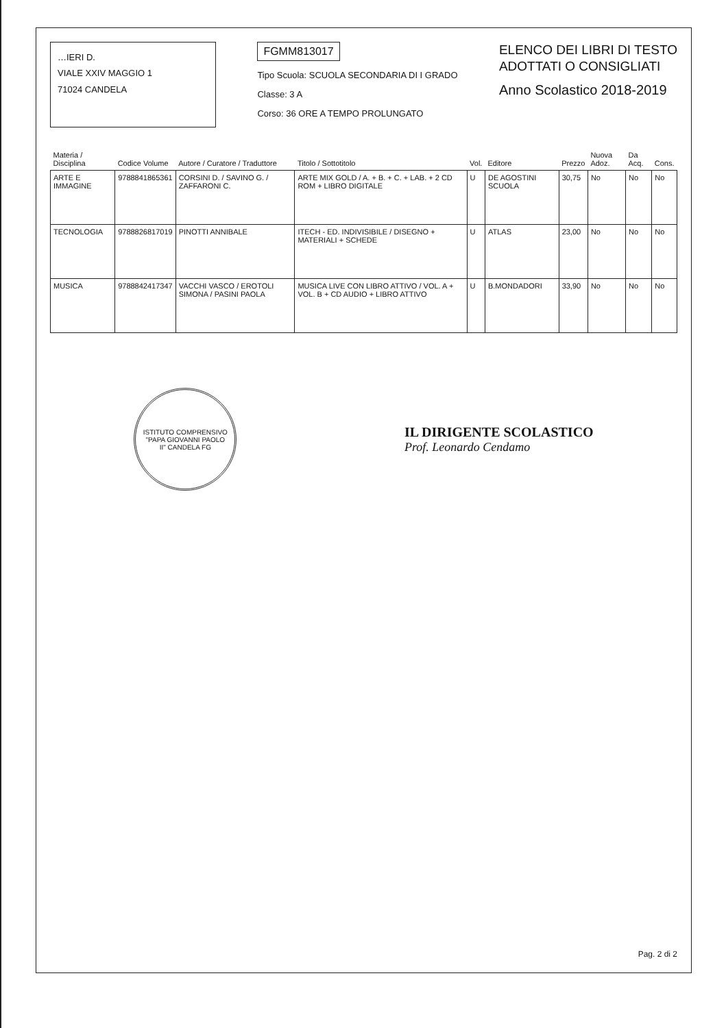…IERI D.
VIALE XXIV MAGGIO 1
71024 CANDELA
FGMM813017
Tipo Scuola: SCUOLA SECONDARIA DI I GRADO
Classe: 3 A
Corso: 36 ORE A TEMPO PROLUNGATO
ELENCO DEI LIBRI DI TESTO
ADOTTATI O CONSIGLIATI
Anno Scolastico 2018-2019
| Materia / Disciplina | Codice Volume | Autore / Curatore / Traduttore | Titolo / Sottotitolo | Vol. | Editore | Prezzo | Nuova Adoz. | Da Acq. | Cons. |
| --- | --- | --- | --- | --- | --- | --- | --- | --- | --- |
| ARTE E IMMAGINE | 9788841865361 | CORSINI D. / SAVINO G. / ZAFFARONI C. | ARTE MIX GOLD / A. + B. + C. + LAB. + 2 CD ROM + LIBRO DIGITALE | U | DE AGOSTINI SCUOLA | 30,75 | No | No | No |
| TECNOLOGIA | 9788826817019 | PINOTTI ANNIBALE | ITECH - ED. INDIVISIBILE / DISEGNO + MATERIALI + SCHEDE | U | ATLAS | 23,00 | No | No | No |
| MUSICA | 9788842417347 | VACCHI VASCO / EROTOLI SIMONA / PASINI PAOLA | MUSICA LIVE CON LIBRO ATTIVO / VOL. A + VOL. B + CD AUDIO + LIBRO ATTIVO | U | B.MONDADORI | 33,90 | No | No | No |
ISTITUTO COMPRENSIVO "PAPA GIOVANNI PAOLO II" CANDELA FG
IL DIRIGENTE SCOLASTICO
Prof. Leonardo Cendamo
Pag. 2 di 2